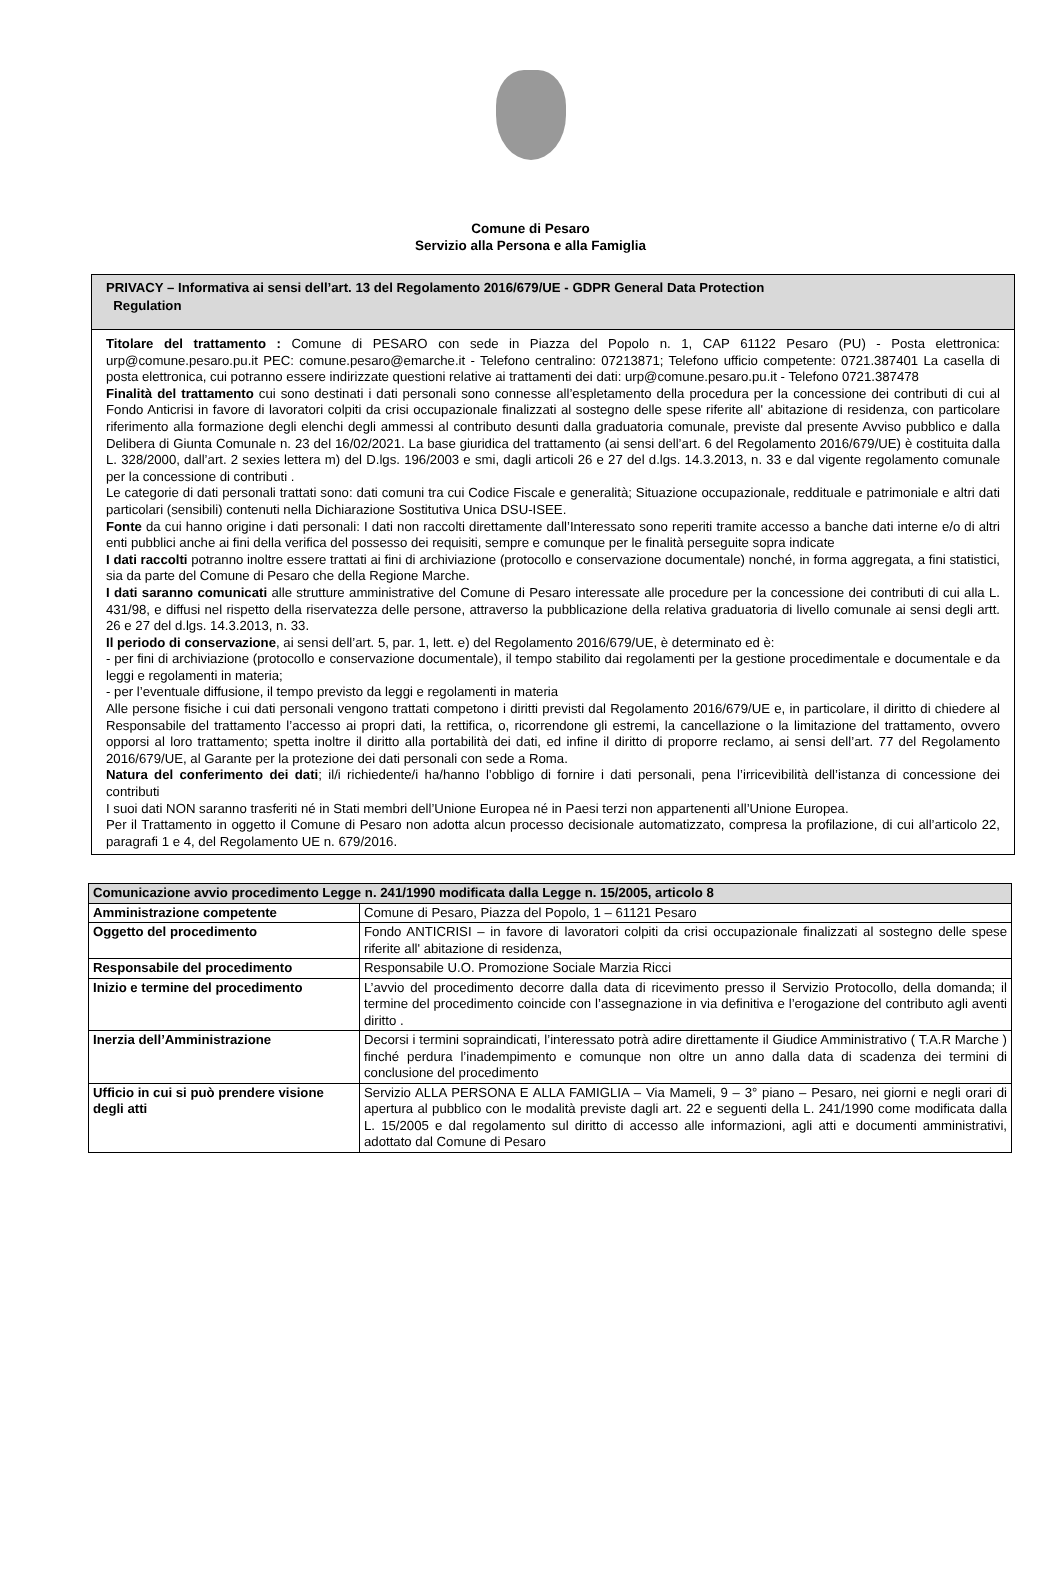Comune di Pesaro
Servizio alla Persona e alla Famiglia
PRIVACY – Informativa ai sensi dell’art. 13 del Regolamento 2016/679/UE - GDPR General Data Protection
Regulation
Titolare del trattamento : Comune di PESARO con sede in Piazza del Popolo n. 1, CAP 61122 Pesaro (PU) - Posta elettronica: urp@comune.pesaro.pu.it PEC: comune.pesaro@emarche.it - Telefono centralino: 07213871; Telefono ufficio competente: 0721.387401 La casella di posta elettronica, cui potranno essere indirizzate questioni relative ai trattamenti dei dati: urp@comune.pesaro.pu.it - Telefono 0721.387478
Finalità del trattamento cui sono destinati i dati personali sono connesse all’espletamento della procedura per la concessione dei contributi di cui al Fondo Anticrisi in favore di lavoratori colpiti da crisi occupazionale finalizzati al sostegno delle spese riferite all' abitazione di residenza, con particolare riferimento alla formazione degli elenchi degli ammessi al contributo desunti dalla graduatoria comunale, previste dal presente Avviso pubblico e dalla Delibera di Giunta Comunale n. 23 del 16/02/2021. La base giuridica del trattamento (ai sensi dell’art. 6 del Regolamento 2016/679/UE) è costituita dalla L. 328/2000, dall’art. 2 sexies lettera m) del D.lgs. 196/2003 e smi, dagli articoli 26 e 27 del d.lgs. 14.3.2013, n. 33 e dal vigente regolamento comunale per la concessione di contributi .
Le categorie di dati personali trattati sono: dati comuni tra cui Codice Fiscale e generalità; Situazione occupazionale, reddituale e patrimoniale e altri dati particolari (sensibili) contenuti nella Dichiarazione Sostitutiva Unica DSU-ISEE.
Fonte da cui hanno origine i dati personali: I dati non raccolti direttamente dall’Interessato sono reperiti tramite accesso a banche dati interne e/o di altri enti pubblici anche ai fini della verifica del possesso dei requisiti, sempre e comunque per le finalità perseguite sopra indicate
I dati raccolti potranno inoltre essere trattati ai fini di archiviazione (protocollo e conservazione documentale) nonché, in forma aggregata, a fini statistici, sia da parte del Comune di Pesaro che della Regione Marche.
I dati saranno comunicati alle strutture amministrative del Comune di Pesaro interessate alle procedure per la concessione dei contributi di cui alla L. 431/98, e diffusi nel rispetto della riservatezza delle persone, attraverso la pubblicazione della relativa graduatoria di livello comunale ai sensi degli artt. 26 e 27 del d.lgs. 14.3.2013, n. 33.
Il periodo di conservazione, ai sensi dell’art. 5, par. 1, lett. e) del Regolamento 2016/679/UE, è determinato ed è:
- per fini di archiviazione (protocollo e conservazione documentale), il tempo stabilito dai regolamenti per la gestione procedimentale e documentale e da leggi e regolamenti in materia;
- per l’eventuale diffusione, il tempo previsto da leggi e regolamenti in materia
Alle persone fisiche i cui dati personali vengono trattati competono i diritti previsti dal Regolamento 2016/679/UE e, in particolare, il diritto di chiedere al Responsabile del trattamento l’accesso ai propri dati, la rettifica, o, ricorrendone gli estremi, la cancellazione o la limitazione del trattamento, ovvero opporsi al loro trattamento; spetta inoltre il diritto alla portabilità dei dati, ed infine il diritto di proporre reclamo, ai sensi dell’art. 77 del Regolamento 2016/679/UE, al Garante per la protezione dei dati personali con sede a Roma.
Natura del conferimento dei dati; il/i richiedente/i ha/hanno l’obbligo di fornire i dati personali, pena l’irricevibilità dell’istanza di concessione dei contributi
I suoi dati NON saranno trasferiti né in Stati membri dell’Unione Europea né in Paesi terzi non appartenenti all’Unione Europea.
Per il Trattamento in oggetto il Comune di Pesaro non adotta alcun processo decisionale automatizzato, compresa la profilazione, di cui all’articolo 22, paragrafi 1 e 4, del Regolamento UE n. 679/2016.
| Comunicazione avvio procedimento Legge n. 241/1990 modificata dalla Legge n. 15/2005, articolo 8 | |
| --- | --- |
| Amministrazione competente | Comune di Pesaro, Piazza del Popolo, 1 – 61121 Pesaro |
| Oggetto del procedimento | Fondo ANTICRISI – in favore di lavoratori colpiti da crisi occupazionale finalizzati al sostegno delle spese riferite all' abitazione di residenza, |
| Responsabile del procedimento | Responsabile U.O. Promozione Sociale Marzia Ricci |
| Inizio e termine del procedimento | L’avvio del procedimento decorre dalla data di ricevimento presso il Servizio Protocollo, della domanda; il termine del procedimento coincide con l’assegnazione in via definitiva e l’erogazione del contributo agli aventi diritto . |
| Inerzia dell’Amministrazione | Decorsi i termini sopraindicati, l’interessato potrà adire direttamente il Giudice Amministrativo ( T.A.R Marche ) finché perdura l’inadempimento e comunque non oltre un anno dalla data di scadenza dei termini di conclusione del procedimento |
| Ufficio in cui si può prendere visione degli atti | Servizio ALLA PERSONA E ALLA FAMIGLIA – Via Mameli, 9 – 3° piano – Pesaro, nei giorni e negli orari di apertura al pubblico con le modalità previste dagli art. 22 e seguenti della L. 241/1990 come modificata dalla L. 15/2005 e dal regolamento sul diritto di accesso alle informazioni, agli atti e documenti amministrativi, adottato dal Comune di Pesaro |